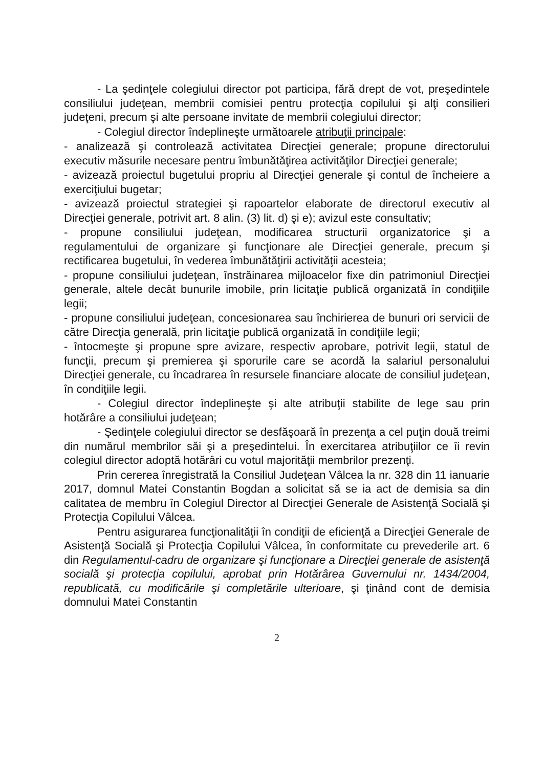- La şedinţele colegiului director pot participa, fără drept de vot, preşedintele consiliului judeţean, membrii comisiei pentru protecţia copilului şi alţi consilieri judeţeni, precum şi alte persoane invitate de membrii colegiului director;
- Colegiul director îndeplineşte următoarele atribuţii principale:
- analizează şi controlează activitatea Direcţiei generale; propune directorului executiv măsurile necesare pentru îmbunătăţirea activităţilor Direcţiei generale;
- avizează proiectul bugetului propriu al Direcţiei generale şi contul de încheiere a exerciţiului bugetar;
- avizează proiectul strategiei şi rapoartelor elaborate de directorul executiv al Direcţiei generale, potrivit art. 8 alin. (3) lit. d) şi e); avizul este consultativ;
- propune consiliului judeţean, modificarea structurii organizatorice şi a regulamentului de organizare şi funcţionare ale Direcţiei generale, precum şi rectificarea bugetului, în vederea îmbunătăţirii activităţii acesteia;
- propune consiliului judeţean, înstrăinarea mijloacelor fixe din patrimoniul Direcţiei generale, altele decât bunurile imobile, prin licitaţie publică organizată în condiţiile legii;
- propune consiliului judeţean, concesionarea sau închirierea de bunuri ori servicii de către Direcţia generală, prin licitaţie publică organizată în condiţiile legii;
- întocmeşte şi propune spre avizare, respectiv aprobare, potrivit legii, statul de funcţii, precum şi premierea şi sporurile care se acordă la salariul personalului Direcţiei generale, cu încadrarea în resursele financiare alocate de consiliul judeţean, în condiţiile legii.
- Colegiul director îndeplineşte şi alte atribuţii stabilite de lege sau prin hotărâre a consiliului judeţean;
- Şedinţele colegiului director se desfăşoară în prezenţa a cel puţin două treimi din numărul membrilor săi şi a preşedintelui. În exercitarea atribuţiilor ce îi revin colegiul director adoptă hotărâri cu votul majorităţii membrilor prezenţi.
Prin cererea înregistrată la Consiliul Judeţean Vâlcea la nr. 328 din 11 ianuarie 2017, domnul Matei Constantin Bogdan a solicitat să se ia act de demisia sa din calitatea de membru în Colegiul Director al Direcţiei Generale de Asistenţă Socială şi Protecţia Copilului Vâlcea.
Pentru asigurarea funcţionalităţii în condiţii de eficienţă a Direcţiei Generale de Asistenţă Socială şi Protecţia Copilului Vâlcea, în conformitate cu prevederile art. 6 din Regulamentul-cadru de organizare şi funcţionare a Direcţiei generale de asistenţă socială şi protecţia copilului, aprobat prin Hotărârea Guvernului nr. 1434/2004, republicată, cu modificările şi completările ulterioare, şi ţinând cont de demisia domnului Matei Constantin
2